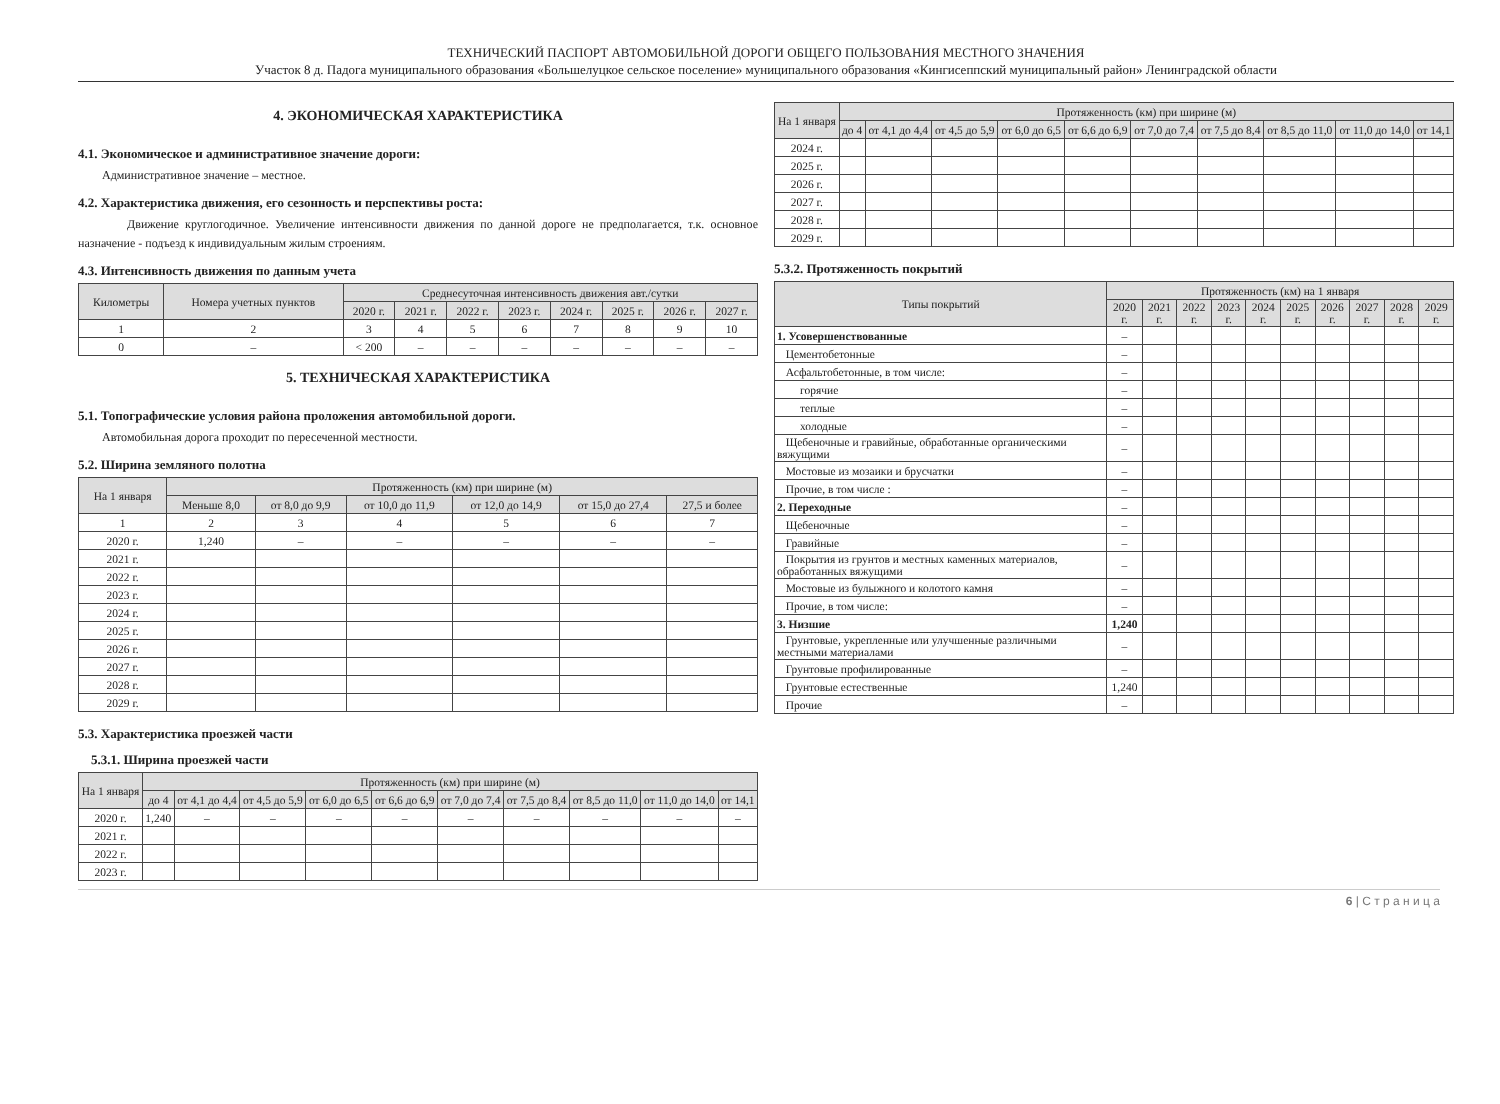ТЕХНИЧЕСКИЙ ПАСПОРТ АВТОМОБИЛЬНОЙ ДОРОГИ ОБЩЕГО ПОЛЬЗОВАНИЯ МЕСТНОГО ЗНАЧЕНИЯ
Участок 8 д. Падога муниципального образования «Большелуцкое сельское поселение» муниципального образования «Кингисеппский муниципальный район» Ленинградской области
4. ЭКОНОМИЧЕСКАЯ ХАРАКТЕРИСТИКА
4.1. Экономическое и административное значение дороги:
Административное значение – местное.
4.2. Характеристика движения, его сезонность и перспективы роста:
Движение круглогодичное. Увеличение интенсивности движения по данной дороге не предполагается, т.к. основное назначение - подъезд к индивидуальным жилым строениям.
4.3. Интенсивность движения по данным учета
| Километры | Номера учетных пунктов | Среднесуточная интенсивность движения авт./сутки | | | | | | | |
| --- | --- | --- | --- | --- | --- | --- | --- | --- | --- |
| | | 2020 г. | 2021 г. | 2022 г. | 2023 г. | 2024 г. | 2025 г. | 2026 г. | 2027 г. |
| 1 | 2 | 3 | 4 | 5 | 6 | 7 | 8 | 9 | 10 |
| 0 | – | < 200 | – | – | – | – | – | – | – |
5. ТЕХНИЧЕСКАЯ ХАРАКТЕРИСТИКА
5.1. Топографические условия района проложения автомобильной дороги.
Автомобильная дорога проходит по пересеченной местности.
5.2. Ширина земляного полотна
| На 1 января | Протяженность (км) при ширине (м) | | | | | |
| --- | --- | --- | --- | --- | --- | --- |
| | Меньше 8,0 | от 8,0 до 9,9 | от 10,0 до 11,9 | от 12,0 до 14,9 | от 15,0 до 27,4 | 27,5 и более |
| 1 | 2 | 3 | 4 | 5 | 6 | 7 |
| 2020 г. | 1,240 | – | – | – | – | – |
| 2021 г. | | | | | | |
| 2022 г. | | | | | | |
| 2023 г. | | | | | | |
| 2024 г. | | | | | | |
| 2025 г. | | | | | | |
| 2026 г. | | | | | | |
| 2027 г. | | | | | | |
| 2028 г. | | | | | | |
| 2029 г. | | | | | | |
5.3. Характеристика проезжей части
5.3.1. Ширина проезжей части
| На 1 января | Протяженность (км) при ширине (м) | | | | | | | | | |
| --- | --- | --- | --- | --- | --- | --- | --- | --- | --- | --- |
| | до 4 | от 4,1 до 4,4 | от 4,5 до 5,9 | от 6,0 до 6,5 | от 6,6 до 6,9 | от 7,0 до 7,4 | от 7,5 до 8,4 | от 8,5 до 11,0 | от 11,0 до 14,0 | от 14,1 |
| 2020 г. | 1,240 | – | – | – | – | – | – | – | – | – |
| 2021 г. | | | | | | | | | | |
| 2022 г. | | | | | | | | | | |
| 2023 г. | | | | | | | | | | |
| На 1 января | Протяженность (км) при ширине (м) | | | | | | | | | |
| --- | --- | --- | --- | --- | --- | --- | --- | --- | --- | --- |
| | до 4 | от 4,1 до 4,4 | от 4,5 до 5,9 | от 6,0 до 6,5 | от 6,6 до 6,9 | от 7,0 до 7,4 | от 7,5 до 8,4 | от 8,5 до 11,0 | от 11,0 до 14,0 | от 14,1 |
| 2024 г. | | | | | | | | | | |
| 2025 г. | | | | | | | | | | |
| 2026 г. | | | | | | | | | | |
| 2027 г. | | | | | | | | | | |
| 2028 г. | | | | | | | | | | |
| 2029 г. | | | | | | | | | | |
5.3.2. Протяженность покрытий
| Типы покрытий | Протяженность (км) на 1 января | | | | | | | | | |
| --- | --- | --- | --- | --- | --- | --- | --- | --- | --- | --- |
| | 2020 г. | 2021 г. | 2022 г. | 2023 г. | 2024 г. | 2025 г. | 2026 г. | 2027 г. | 2028 г. | 2029 г. |
| 1. Усовершенствованные | – | | | | | | | | | |
| Цементобетонные | – | | | | | | | | | |
| Асфальтобетонные, в том числе: | – | | | | | | | | | |
| горячие | – | | | | | | | | | |
| теплые | – | | | | | | | | | |
| холодные | – | | | | | | | | | |
| Щебеночные и гравийные, обработанные органическими вяжущими | – | | | | | | | | | |
| Мостовые из мозаики и брусчатки | – | | | | | | | | | |
| Прочие, в том числе : | – | | | | | | | | | |
| 2. Переходные | – | | | | | | | | | |
| Щебеночные | – | | | | | | | | | |
| Гравийные | – | | | | | | | | | |
| Покрытия из грунтов и местных каменных материалов, обработанных вяжущими | – | | | | | | | | | |
| Мостовые из булыжного и колотого камня | – | | | | | | | | | |
| Прочие, в том числе: | – | | | | | | | | | |
| 3. Низшие | 1,240 | | | | | | | | | |
| Грунтовые, укрепленные или улучшенные различными местными материалами | – | | | | | | | | | |
| Грунтовые профилированные | – | | | | | | | | | |
| Грунтовые естественные | 1,240 | | | | | | | | | |
| Прочие | – | | | | | | | | | |
6 | С т р а н и ц а